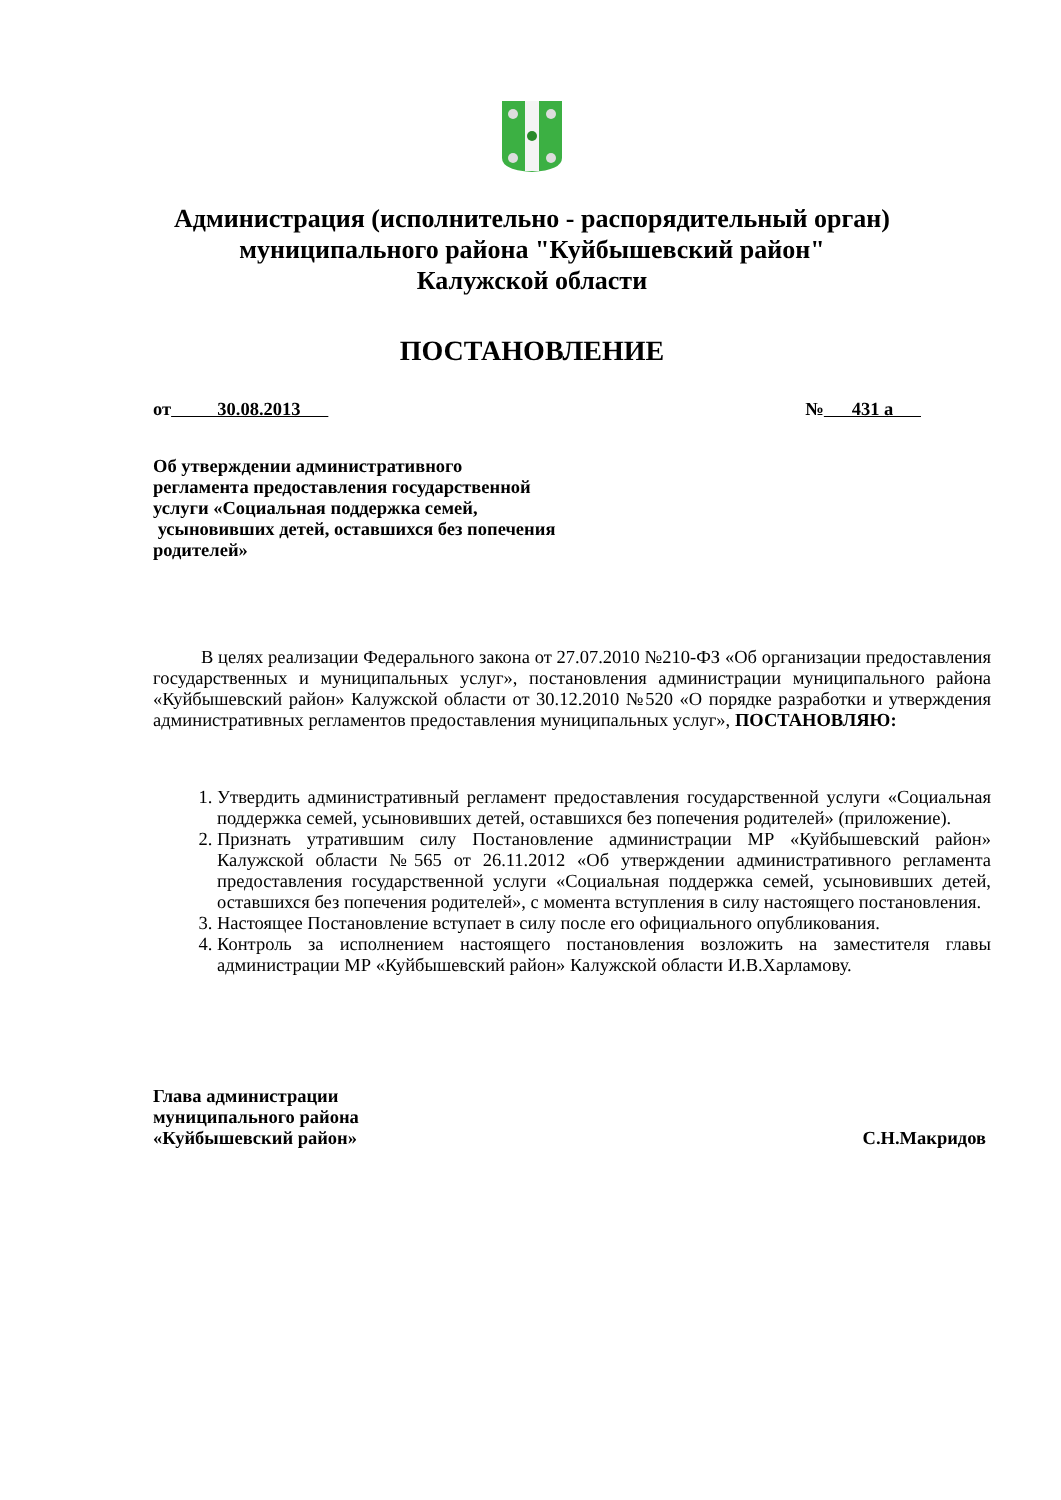Администрация (исполнительно - распорядительный орган)
муниципального района "Куйбышевский район"
Калужской области
ПОСТАНОВЛЕНИЕ
от 30.08.2013 № 431 а
Об утверждении административного
регламента предоставления государственной
услуги «Социальная поддержка семей,
усыновивших детей, оставшихся без попечения
родителей»
В целях реализации Федерального закона от 27.07.2010 №210-ФЗ «Об организации предоставления государственных и муниципальных услуг», постановления администрации муниципального района «Куйбышевский район» Калужской области от 30.12.2010 №520 «О порядке разработки и утверждения административных регламентов предоставления муниципальных услуг», ПОСТАНОВЛЯЮ:
1. Утвердить административный регламент предоставления государственной услуги «Социальная поддержка семей, усыновивших детей, оставшихся без попечения родителей» (приложение).
2. Признать утратившим силу Постановление администрации МР «Куйбышевский район» Калужской области №565 от 26.11.2012 «Об утверждении административного регламента предоставления государственной услуги «Социальная поддержка семей, усыновивших детей, оставшихся без попечения родителей», с момента вступления в силу настоящего постановления.
3. Настоящее Постановление вступает в силу после его официального опубликования.
4. Контроль за исполнением настоящего постановления возложить на заместителя главы администрации МР «Куйбышевский район» Калужской области И.В.Харламову.
Глава администрации
муниципального района
«Куйбышевский район» С.Н.Макридов